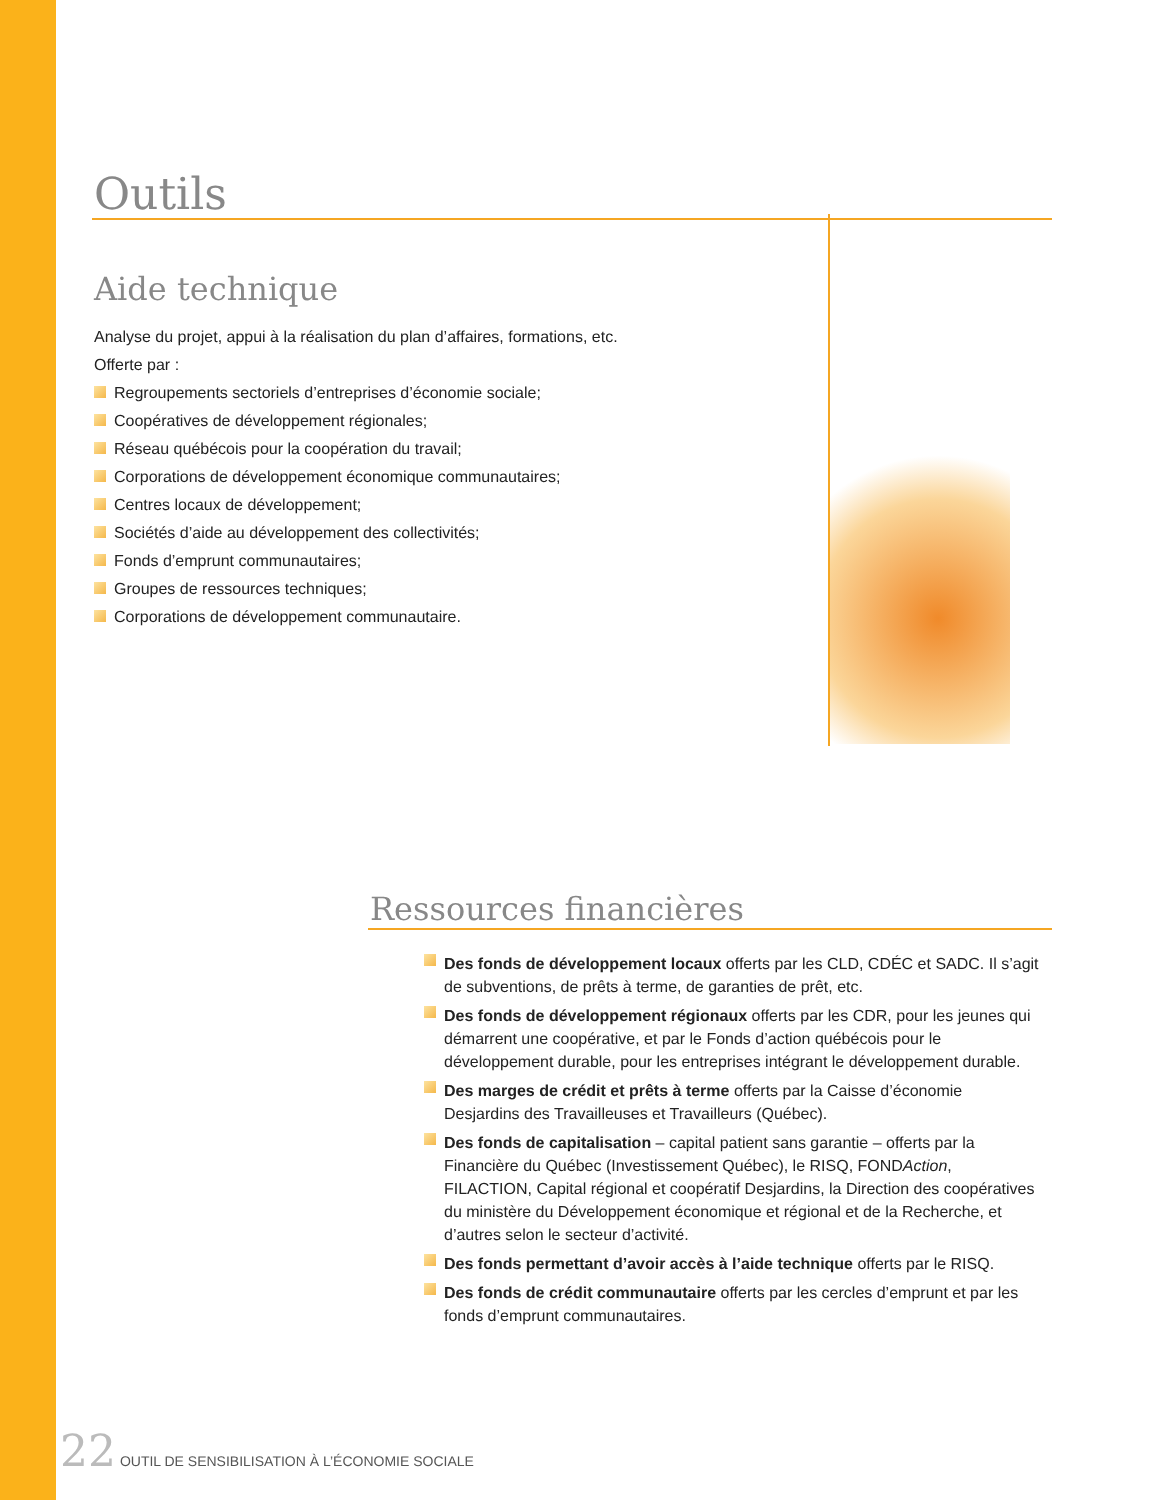Outils
Aide technique
Analyse du projet, appui à la réalisation du plan d’affaires, formations, etc.
Offerte par :
Regroupements sectoriels d’entreprises d’économie sociale;
Coopératives de développement régionales;
Réseau québécois pour la coopération du travail;
Corporations de développement économique communautaires;
Centres locaux de développement;
Sociétés d’aide au développement des collectivités;
Fonds d’emprunt communautaires;
Groupes de ressources techniques;
Corporations de développement communautaire.
Ressources financières
Des fonds de développement locaux offerts par les CLD, CDÉC et SADC. Il s’agit de subventions, de prêts à terme, de garanties de prêt, etc.
Des fonds de développement régionaux offerts par les CDR, pour les jeunes qui démarrent une coopérative, et par le Fonds d’action québécois pour le développement durable, pour les entreprises intégrant le développement durable.
Des marges de crédit et prêts à terme offerts par la Caisse d’économie Desjardins des Travailleuses et Travailleurs (Québec).
Des fonds de capitalisation – capital patient sans garantie – offerts par la Financière du Québec (Investissement Québec), le RISQ, FONDAction, FILACTION, Capital régional et coopératif Desjardins, la Direction des coopératives du ministère du Développement économique et régional et de la Recherche, et d’autres selon le secteur d’activité.
Des fonds permettant d’avoir accès à l’aide technique offerts par le RISQ.
Des fonds de crédit communautaire offerts par les cercles d’emprunt et par les fonds d’emprunt communautaires.
22 OUTIL DE SENSIBILISATION À L’ÉCONOMIE SOCIALE